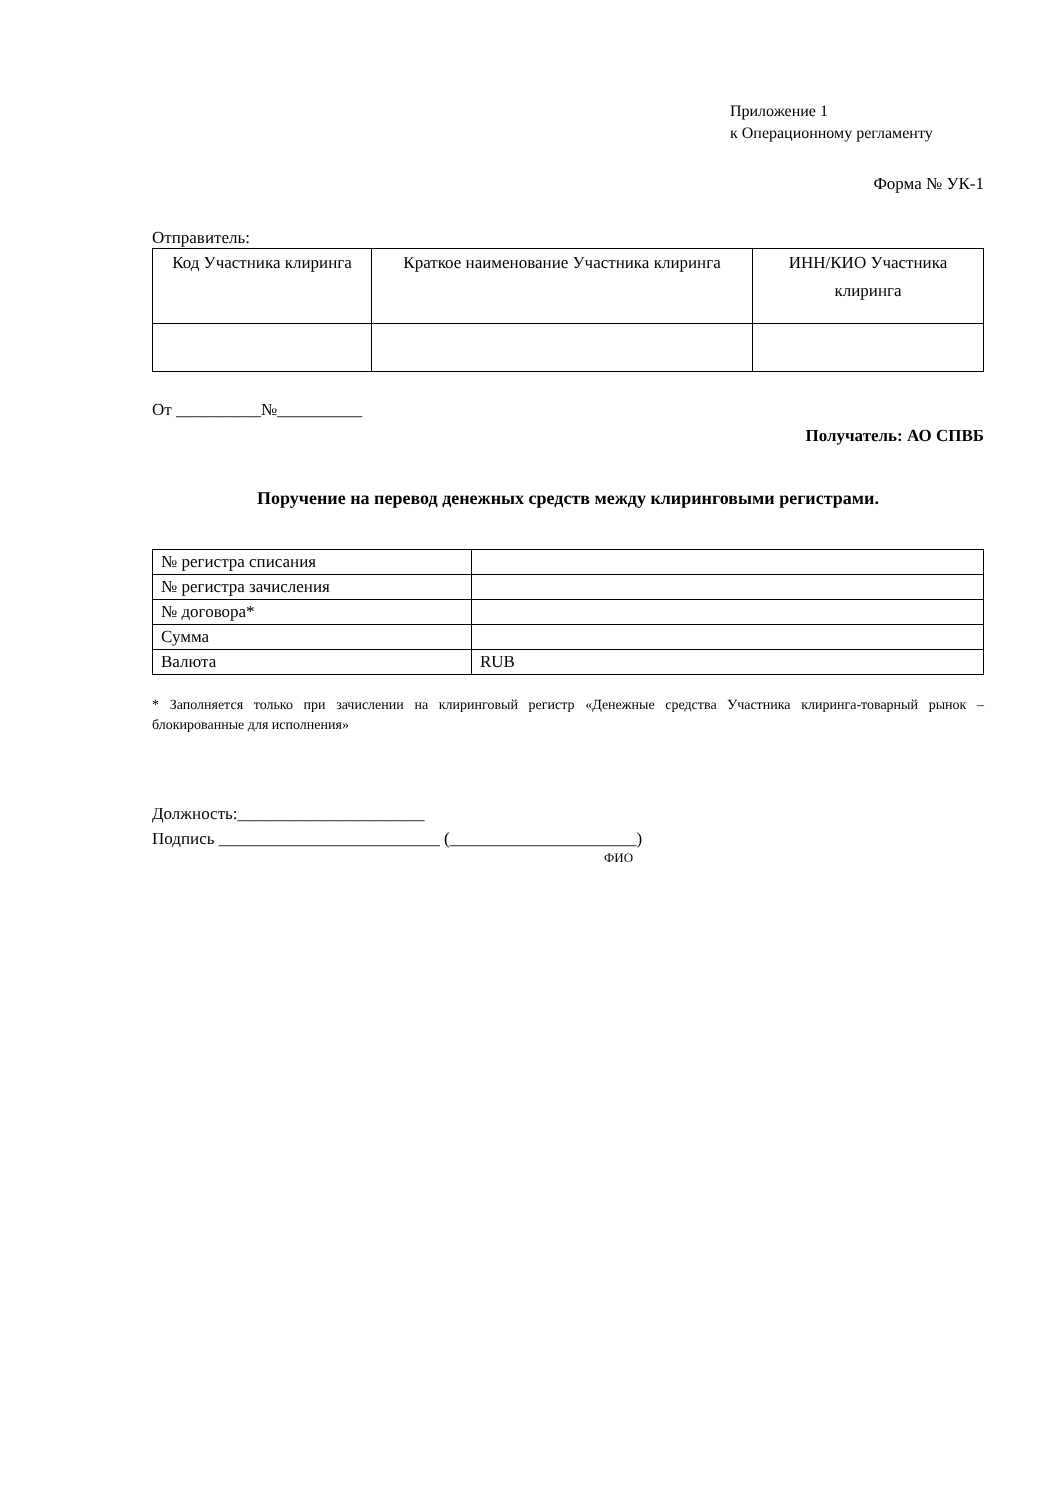Приложение 1
к Операционному регламенту
Форма № УК-1
Отправитель:
| Код Участника клиринга | Краткое наименование Участника клиринга | ИНН/КИО Участника клиринга |
| --- | --- | --- |
От __________№__________
Получатель: АО СПВБ
Поручение на перевод денежных средств между клиринговыми регистрами.
| № регистра списания | |
| № регистра зачисления | |
| № договора* | |
| Сумма | |
| Валюта | RUB |
* Заполняется только при зачислении на клиринговый регистр «Денежные средства Участника клиринга-товарный рынок – блокированные для исполнения»
Должность:______________________
Подпись __________________________ (______________________)
ФИО